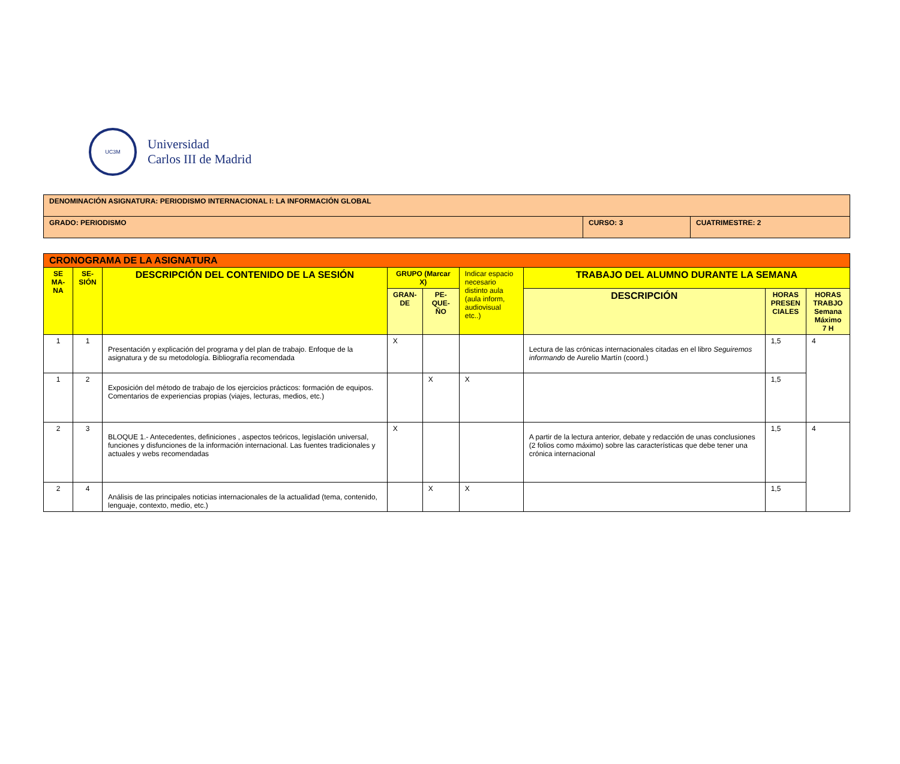UC3M
Universidad
Carlos III de Madrid
| DENOMINACIÓN ASIGNATURA: PERIODISMO INTERNACIONAL I: LA INFORMACIÓN GLOBAL | | |
| GRADO: PERIODISMO | CURSO: 3 | CUATRIMESTRE: 2 |
| CRONOGRAMA DE LA ASIGNATURA | | | | | | | | |
| SE MA-NA | SE-SIÓN | DESCRIPCIÓN DEL CONTENIDO DE LA SESIÓN | GRUPO (Marcar X) | | Indicar espacio necesario distinto aula (aula inform, audiovisual etc..) | TRABAJO DEL ALUMNO DURANTE LA SEMANA | | |
| | | | GRAN-DE | PE-QUE-ÑO | | DESCRIPCIÓN | HORAS PRESEN CIALES | HORAS TRABJO Semana Máximo 7 H |
| 1 | 1 | Presentación y explicación del programa y del plan de trabajo. Enfoque de la asignatura y de su metodología. Bibliografía recomendada | X | | | Lectura de las crónicas internacionales citadas en el libro Seguiremos informando de Aurelio Martín (coord.) | 1,5 | 4 |
| 1 | 2 | Exposición del método de trabajo de los ejercicios prácticos: formación de equipos. Comentarios de experiencias propias (viajes, lecturas, medios, etc.) | | X | X | | 1,5 | |
| 2 | 3 | BLOQUE 1.- Antecedentes, definiciones , aspectos teóricos, legislación universal, funciones y disfunciones de la información internacional. Las fuentes tradicionales y actuales y webs recomendadas | X | | | A partir de la lectura anterior, debate y redacción de unas conclusiones (2 folios como máximo) sobre las características que debe tener una crónica internacional | 1,5 | 4 |
| 2 | 4 | Análisis de las principales noticias internacionales de la actualidad (tema, contenido, lenguaje, contexto, medio, etc.) | | X | X | | 1,5 | |